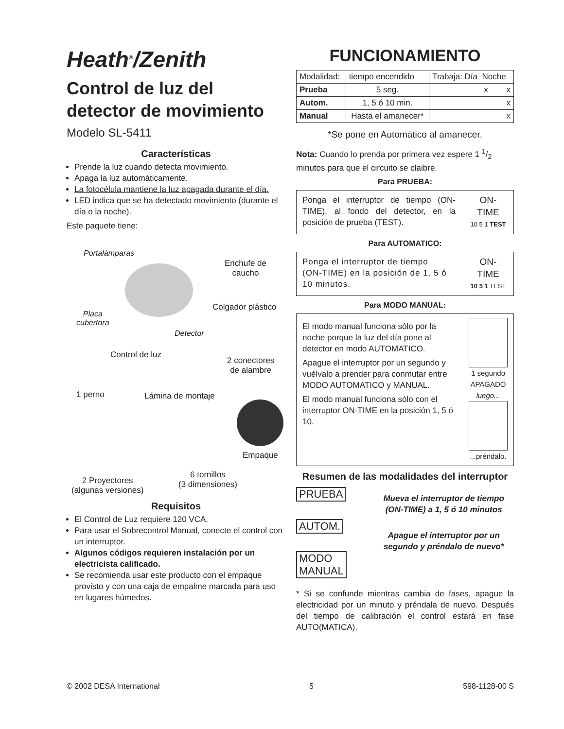Heath<sup>®</sup>/Zenith
Control de luz del detector de movimiento
Modelo SL-5411
Características
Prende la luz cuando detecta movimiento.
Apaga la luz automáticamente.
La fotocélula mantiene la luz apagada durante el día.
LED indica que se ha detectado movimiento (durante el día o la noche).
Este paquete tiene:
Portalámparas
Enchufe de
caucho
Colgador plástico
Placa
cubertora
Detector
Control de luz
2 conectores
de alambre
1 perno Lámina de montaje
Empaque
2 Proyectores
(algunas versiones)
6 tornillos
(3 dimensiones)
Requisitos
El Control de Luz requiere 120 VCA.
Para usar el Sobrecontrol Manual, conecte el control con un interruptor.
Algunos códigos requieren instalación por un electricista calificado.
Se recomienda usar este producto con el empaque provisto y con una caja de empalme marcada para uso en lugares húmedos.
FUNCIONAMIENTO
| Modalidad: | tiempo encendido | Trabaja: Día Noche |
| Prueba | 5 seg. | x x |
| Autom. | 1, 5 ó 10 min. | x |
| Manual | Hasta el amanecer* | x |
*Se pone en Automático al amanecer.
Nota: Cuando lo prenda por primera vez espere 1 1/2 minutos para que el circuito se claibre.
Para PRUEBA:
Ponga el interruptor de tiempo (ON-TIME), al fondo del detector, en la posición de prueba (TEST).
ON-TIME
10 5 1 TEST
Para AUTOMATICO:
Ponga el interruptor de tiempo (ON-TIME) en la posición de 1, 5 ó 10 minutos.
ON-TIME
10 5 1 TEST
Para MODO MANUAL:
El modo manual funciona sólo por la noche porque la luz del día pone al detector en modo AUTOMATICO.
Apague el interruptor por un segundo y vuélvalo a prender para conmutar entre MODO AUTOMATICO y MANUAL.
El modo manual funciona sólo con el interruptor ON-TIME en la posición 1, 5 ó 10.
1 segundo
APAGADO
luego...
...préndalo.
Resumen de las modalidades del interruptor
PRUEBA
AUTOM.
MODO
MANUAL
Mueva el interruptor de tiempo (ON-TIME) a 1, 5 ó 10 minutos
Apague el interruptor por un segundo y préndalo de nuevo*
* Si se confunde mientras cambia de fases, apague la electricidad por un minuto y préndala de nuevo. Después del tiempo de calibración el control estará en fase AUTO(MATICA).
© 2002 DESA International 5 598-1128-00 S